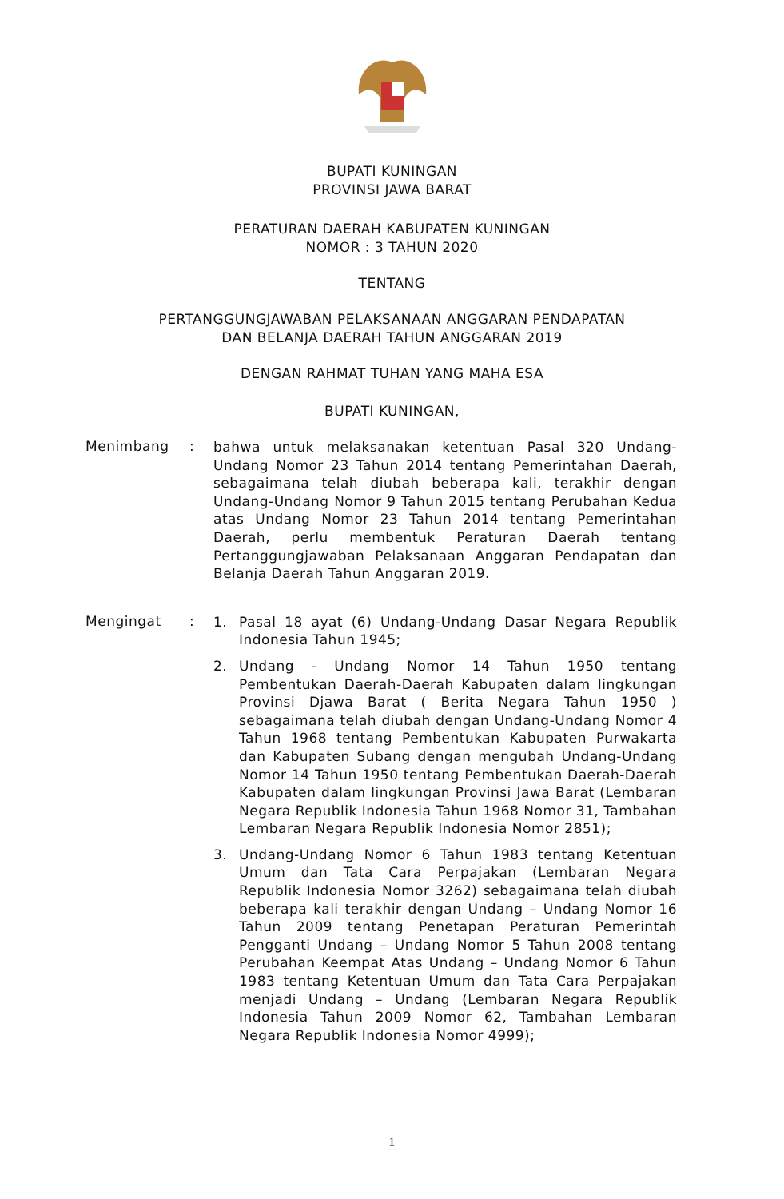BUPATI KUNINGAN
PROVINSI JAWA BARAT
PERATURAN DAERAH KABUPATEN KUNINGAN
NOMOR : 3 TAHUN 2020
TENTANG
PERTANGGUNGJAWABAN PELAKSANAAN ANGGARAN PENDAPATAN
DAN BELANJA DAERAH TAHUN ANGGARAN 2019
DENGAN RAHMAT TUHAN YANG MAHA ESA
BUPATI KUNINGAN,
Menimbang :
bahwa untuk melaksanakan ketentuan Pasal 320 Undang-Undang Nomor 23 Tahun 2014 tentang Pemerintahan Daerah, sebagaimana telah diubah beberapa kali, terakhir dengan Undang-Undang Nomor 9 Tahun 2015 tentang Perubahan Kedua atas Undang Nomor 23 Tahun 2014 tentang Pemerintahan Daerah, perlu membentuk Peraturan Daerah tentang Pertanggungjawaban Pelaksanaan Anggaran Pendapatan dan Belanja Daerah Tahun Anggaran 2019.
Mengingat :
1.
Pasal 18 ayat (6) Undang-Undang Dasar Negara Republik Indonesia Tahun 1945;
2.
Undang - Undang Nomor 14 Tahun 1950 tentang Pembentukan Daerah-Daerah Kabupaten dalam lingkungan Provinsi Djawa Barat ( Berita Negara Tahun 1950 ) sebagaimana telah diubah dengan Undang-Undang Nomor 4 Tahun 1968 tentang Pembentukan Kabupaten Purwakarta dan Kabupaten Subang dengan mengubah Undang-Undang Nomor 14 Tahun 1950 tentang Pembentukan Daerah-Daerah Kabupaten dalam lingkungan Provinsi Jawa Barat (Lembaran Negara Republik Indonesia Tahun 1968 Nomor 31, Tambahan Lembaran Negara Republik Indonesia Nomor 2851);
3.
Undang-Undang Nomor 6 Tahun 1983 tentang Ketentuan Umum dan Tata Cara Perpajakan (Lembaran Negara Republik Indonesia Nomor 3262) sebagaimana telah diubah beberapa kali terakhir dengan Undang – Undang Nomor 16 Tahun 2009 tentang Penetapan Peraturan Pemerintah Pengganti Undang – Undang Nomor 5 Tahun 2008 tentang Perubahan Keempat Atas Undang – Undang Nomor 6 Tahun 1983 tentang Ketentuan Umum dan Tata Cara Perpajakan menjadi Undang – Undang (Lembaran Negara Republik Indonesia Tahun 2009 Nomor 62, Tambahan Lembaran Negara Republik Indonesia Nomor 4999);
1